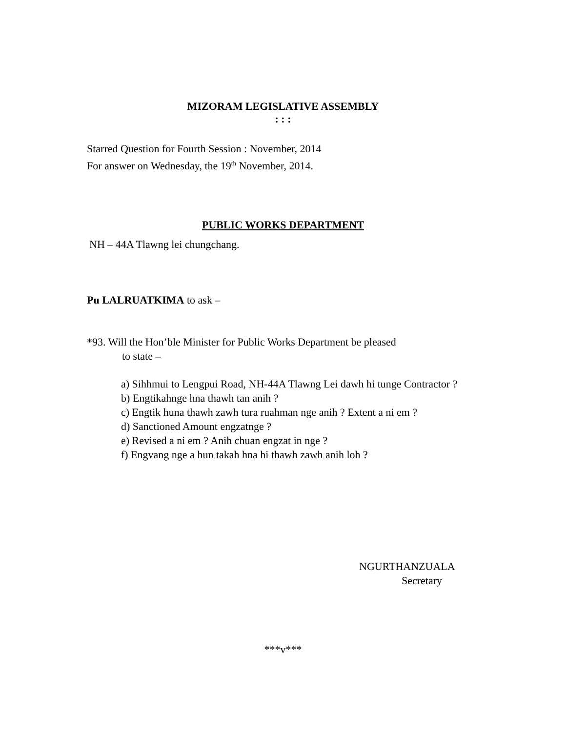MIZORAM LEGISLATIVE ASSEMBLY
: : :
Starred Question for Fourth Session : November, 2014
For answer on Wednesday, the 19<sup>th</sup> November, 2014.
PUBLIC WORKS DEPARTMENT
NH – 44A Tlawng lei chungchang.
Pu LALRUATKIMA to ask –
*93. Will the Hon’ble Minister for Public Works Department be pleased
to state –
a) Sihhmui to Lengpui Road, NH-44A Tlawng Lei dawh hi tunge Contractor ?
b) Engtikahnge hna thawh tan anih ?
c) Engtik huna thawh zawh tura ruahman nge anih ? Extent a ni em ?
d) Sanctioned Amount engzatnge ?
e) Revised a ni em ? Anih chuan engzat in nge ?
f) Engvang nge a hun takah hna hi thawh zawh anih loh ?
NGURTHANZUALA
Secretary
***v***